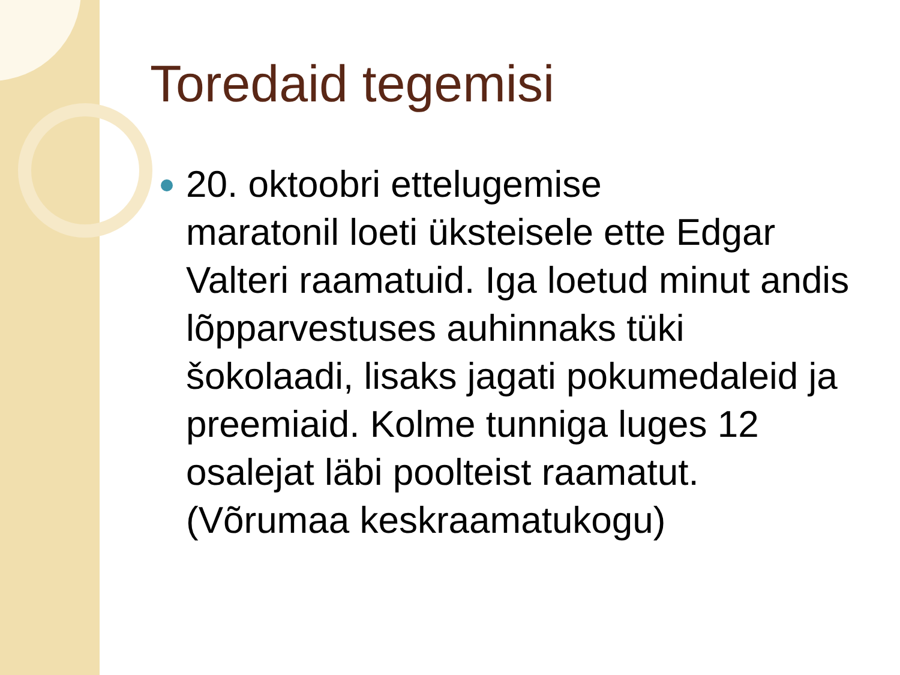Toredaid tegemisi
20. oktoobri ettelugemise
maratonil loeti üksteisele ette Edgar Valteri raamatuid. Iga loetud minut andis lõpparvestuses auhinnaks tüki šokolaadi, lisaks jagati pokumedaleid ja preemiaid. Kolme tunniga luges 12 osalejat läbi poolteist raamatut. (Võrumaa keskraamatukogu)